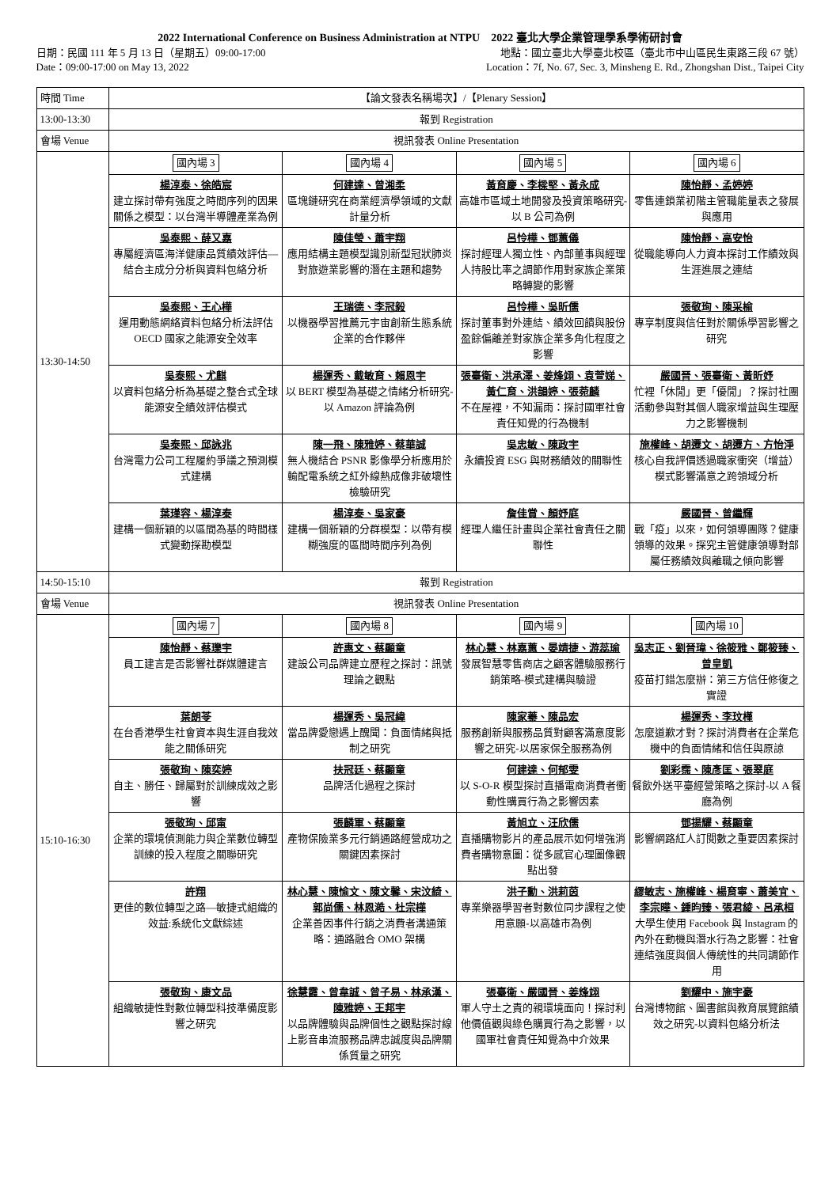2022 International Conference on Business Administration at NTPU　2022 臺北大學企業管理學系學術研討會
日期：民國 111 年 5 月 13 日（星期五）09:00-17:00 地點：國立臺北大學臺北校區（臺北市中山區民生東路三段 67 號）
Date：09:00-17:00 on May 13, 2022 Location：7f, No. 67, Sec. 3, Minsheng E. Rd., Zhongshan Dist., Taipei City
| 時間 Time | 【論文發表名稱場次】/【Plenary Session】 | | | |
| 13:00-13:30 | 報到 Registration | | | |
| 會場 Venue | 視訊發表 Online Presentation | | | |
| 13:30-14:50 | 國內場 3 | 國內場 4 | 國內場 5 | 國內場 6 |
| | 楊淳泰、徐皓宸 建立探討帶有強度之時間序列的因果關係之模型：以台灣半導體產業為例 | 何建達、曾湘柔 區塊鏈研究在商業經濟學領域的文獻計量分析 | 黃育慶、李樑堅、黃永成 高雄市區域土地開發及投資策略研究-以 B 公司為例 | 陳怡靜、孟婷婷 零售連鎖業初階主管職能量表之發展與應用 |
| | 吳泰熙、薛又嘉 專屬經濟區海洋健康品質績效評估—結合主成分分析與資料包絡分析 | 陳佳瑩、蕭宇翔 應用結構主題模型識別新型冠狀肺炎對旅遊業影響的潛在主題和趨勢 | 呂怜樺、鄧蕙儀 探討經理人獨立性、內部董事與經理人持股比率之調節作用對家族企業策略轉變的影響 | 陳怡靜、高安怡 從職能導向人力資本探討工作績效與生涯進展之連結 |
| | 吳泰熙、王心樺 運用動態網絡資料包絡分析法評估 OECD 國家之能源安全效率 | 王瑞德、李冠毅 以機器學習推薦元宇宙創新生態系統企業的合作夥伴 | 呂怜樺、吳昕儒 探討董事對外連結、績效回饋與股份盈餘偏離差對家族企業多角化程度之影響 | 張敬珣、陳采榆 專享制度與信任對於關係學習影響之研究 |
| | 吳泰熙、尤麒 以資料包絡分析為基礎之整合式全球能源安全績效評估模式 | 楊運秀、戴敏育、賴恩宇 以 BERT 模型為基礎之情緒分析研究-以 Amazon 評論為例 | 張臺衛、洪承澤、姜烽翊、袁萱娣、黃仁育、洪韻婷、張菀麟 不在屋裡，不知漏雨：探討國軍社會責任知覺的行為機制 | 嚴國晉、張臺衛、黃昕妤 忙裡「休閒」更「優閒」？探討社團活動參與對其個人職家增益與生理壓力之影響機制 |
| | 吳泰熙、邱詠兆 台灣電力公司工程履約爭議之預測模式建構 | 陳一飛、陳雅婷、蔡華誠 無人機結合 PSNR 影像學分析應用於輸配電系統之紅外線熱成像非破壞性檢驗研究 | 吳忠敏、陳政宇 永續投資 ESG 與財務績效的關聯性 | 施權峰、胡遷文、胡遷方、方怡淨 核心自我評價透過職家衝突（增益）模式影響滿意之跨領域分析 |
| | 葉瑾容、楊淳泰 建構一個新穎的以區間為基的時間樣式變動探勘模型 | 楊淳泰、吳家豪 建構一個新穎的分群模型：以帶有模糊強度的區間時間序列為例 | 詹佳賞、顏妤庭 經理人繼任計畫與企業社會責任之關聯性 | 嚴國晉、曾繼輝 戰「疫」以來，如何領導團隊？健康領導的效果。探究主管健康領導對部屬任務績效與離職之傾向影響 |
| 14:50-15:10 | 報到 Registration | | | |
| 會場 Venue | 視訊發表 Online Presentation | | | |
| 15:10-16:30 | 國內場 7 | 國內場 8 | 國內場 9 | 國內場 10 |
| | 陳怡靜、蔡瓅宇 員工建言是否影響社群媒體建言 | 許惠文、蔡顯童 建設公司品牌建立歷程之探討：訊號理論之觀點 | 林心慧、林嘉蕙、晏靖捷、游蕊瑜 發展智慧零售商店之顧客體驗服務行銷策略-模式建構與驗證 | 吳志正、劉晉瑋、徐筱雅、鄭筱臻、曾皇凱 疫苗打錯怎麼辦：第三方信任修復之實證 |
| | 葉朗苓 在台香港學生社會資本與生涯自我效能之關係研究 | 楊運秀、吳冠緯 當品牌愛戀遇上醜聞：負面情緒與抵制之研究 | 陳家蓁、陳品宏 服務創新與服務品質對顧客滿意度影響之研究-以居家保全服務為例 | 楊運秀、李玟槿 怎麼道歉才對？探討消費者在企業危機中的負面情緒和信任與原諒 |
| | 張敬珣、陳奕婷 自主、勝任、歸屬對於訓練成效之影響 | 扶冠廷、蔡顯童 品牌活化過程之探討 | 何建達、何郁雯 以 S-O-R 模型探討直播電商消費者衝動性購買行為之影響因素 | 劉彩霈、陳彥匡、張翠庭 餐飲外送平臺經營策略之探討-以 A 餐廳為例 |
| | 張敬珣、邱甯 企業的環境偵測能力與企業數位轉型訓練的投入程度之關聯研究 | 張麟軍、蔡顯童 產物保險業多元行銷通路經營成功之關鍵因素探討 | 黃旭立、汪欣儒 直播購物影片的產品展示如何增強消費者購物意圖：從多感官心理圖像觀點出發 | 鄧揚耀、蔡顯童 影響網路紅人訂閱數之重要因素探討 |
| | 許翔 更佳的數位轉型之路—敏捷式組織的效益:系統化文獻綜述 | 林心慧、陳愉文、陳文馨、宋汶綺、郭尚儒、林恩澔、杜宗樺 企業善因事件行銷之消費者溝通策略：通路融合 OMO 架構 | 洪子勳、洪莉茵 專業樂器學習者對數位同步課程之使用意願-以高雄市為例 | 繆敏志、施權峰、楊育寧、蕭美宜、李宗曄、鍾昀臻、張君綾、呂承桓 大學生使用 Facebook 與 Instagram 的內外在動機與潛水行為之影響：社會連結強度與個人傳統性的共同調節作用 |
| | 張敬珣、康文品 組織敏捷性對數位轉型科技準備度影響之研究 | 徐慧霞、曾韋誠、曾子易、林承漢、陳雅婷、王邦宇 以品牌體驗與品牌個性之觀點探討線上影音串流服務品牌忠誠度與品牌關係質量之研究 | 張臺衛、嚴國晉、姜烽翊 軍人守土之責的親環境面向！探討利他價值觀與綠色購買行為之影響，以國軍社會責任知覺為中介效果 | 劉耀中、施宇豪 台灣博物館、圖書館與教育展覽館績效之研究-以資料包絡分析法 |